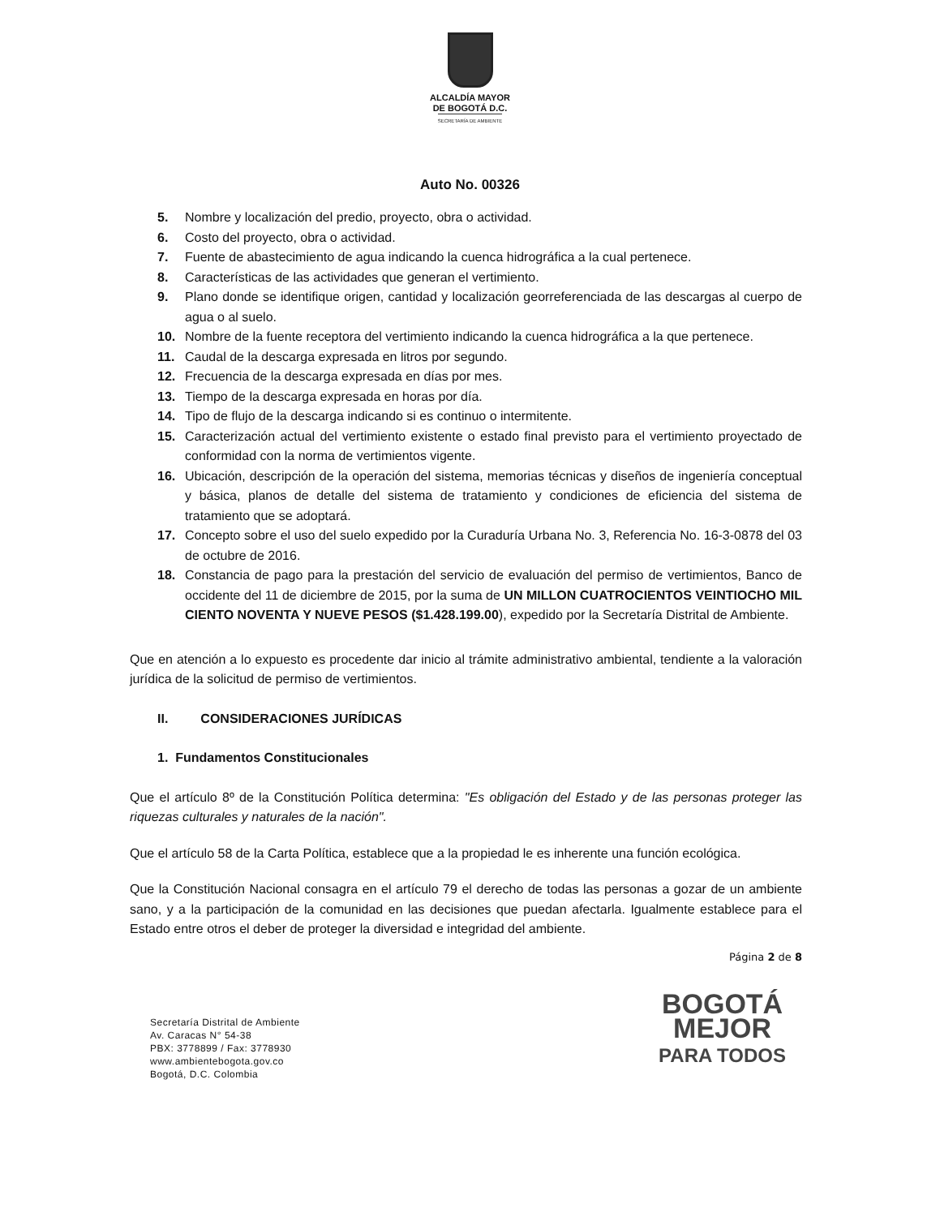ALCALDÍA MAYOR
DE BOGOTÁ D.C.
SECRETARÍA DE AMBIENTE
Auto No. 00326
5. Nombre y localización del predio, proyecto, obra o actividad.
6. Costo del proyecto, obra o actividad.
7. Fuente de abastecimiento de agua indicando la cuenca hidrográfica a la cual pertenece.
8. Características de las actividades que generan el vertimiento.
9. Plano donde se identifique origen, cantidad y localización georreferenciada de las descargas al cuerpo de agua o al suelo.
10. Nombre de la fuente receptora del vertimiento indicando la cuenca hidrográfica a la que pertenece.
11. Caudal de la descarga expresada en litros por segundo.
12. Frecuencia de la descarga expresada en días por mes.
13. Tiempo de la descarga expresada en horas por día.
14. Tipo de flujo de la descarga indicando si es continuo o intermitente.
15. Caracterización actual del vertimiento existente o estado final previsto para el vertimiento proyectado de conformidad con la norma de vertimientos vigente.
16. Ubicación, descripción de la operación del sistema, memorias técnicas y diseños de ingeniería conceptual y básica, planos de detalle del sistema de tratamiento y condiciones de eficiencia del sistema de tratamiento que se adoptará.
17. Concepto sobre el uso del suelo expedido por la Curaduría Urbana No. 3, Referencia No. 16-3-0878 del 03 de octubre de 2016.
18. Constancia de pago para la prestación del servicio de evaluación del permiso de vertimientos, Banco de occidente del 11 de diciembre de 2015, por la suma de UN MILLON CUATROCIENTOS VEINTIOCHO MIL CIENTO NOVENTA Y NUEVE PESOS ($1.428.199.00), expedido por la Secretaría Distrital de Ambiente.
Que en atención a lo expuesto es procedente dar inicio al trámite administrativo ambiental, tendiente a la valoración jurídica de la solicitud de permiso de vertimientos.
II. CONSIDERACIONES JURÍDICAS
1. Fundamentos Constitucionales
Que el artículo 8º de la Constitución Política determina: "Es obligación del Estado y de las personas proteger las riquezas culturales y naturales de la nación".
Que el artículo 58 de la Carta Política, establece que a la propiedad le es inherente una función ecológica.
Que la Constitución Nacional consagra en el artículo 79 el derecho de todas las personas a gozar de un ambiente sano, y a la participación de la comunidad en las decisiones que puedan afectarla. Igualmente establece para el Estado entre otros el deber de proteger la diversidad e integridad del ambiente.
Página 2 de 8
Secretaría Distrital de Ambiente
Av. Caracas N° 54-38
PBX: 3778899 / Fax: 3778930
www.ambientebogota.gov.co
Bogotá, D.C. Colombia
BOGOTÁ
MEJOR
PARA TODOS